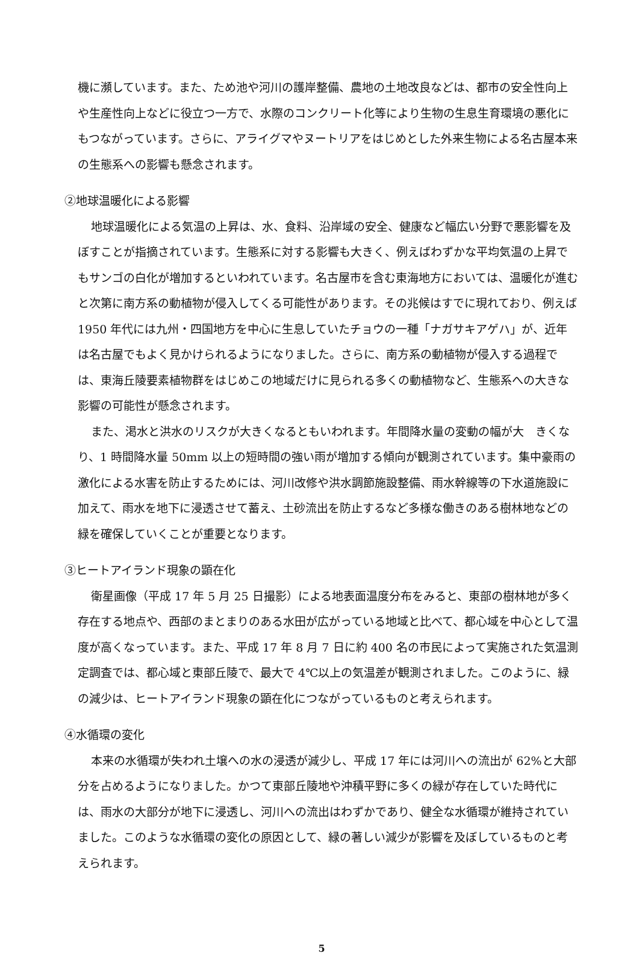機に瀕しています。また、ため池や河川の護岸整備、農地の土地改良などは、都市の安全性向上や生産性向上などに役立つ一方で、水際のコンクリート化等により生物の生息生育環境の悪化にもつながっています。さらに、アライグマやヌートリアをはじめとした外来生物による名古屋本来の生態系への影響も懸念されます。
②地球温暖化による影響
地球温暖化による気温の上昇は、水、食料、沿岸域の安全、健康など幅広い分野で悪影響を及ぼすことが指摘されています。生態系に対する影響も大きく、例えばわずかな平均気温の上昇でもサンゴの白化が増加するといわれています。名古屋市を含む東海地方においては、温暖化が進むと次第に南方系の動植物が侵入してくる可能性があります。その兆候はすでに現れており、例えば 1950 年代には九州・四国地方を中心に生息していたチョウの一種「ナガサキアゲハ」が、近年は名古屋でもよく見かけられるようになりました。さらに、南方系の動植物が侵入する過程では、東海丘陵要素植物群をはじめこの地域だけに見られる多くの動植物など、生態系への大きな影響の可能性が懸念されます。
また、渇水と洪水のリスクが大きくなるともいわれます。年間降水量の変動の幅が大　きくなり、1 時間降水量 50mm 以上の短時間の強い雨が増加する傾向が観測されています。集中豪雨の激化による水害を防止するためには、河川改修や洪水調節施設整備、雨水幹線等の下水道施設に加えて、雨水を地下に浸透させて蓄え、土砂流出を防止するなど多様な働きのある樹林地などの緑を確保していくことが重要となります。
③ヒートアイランド現象の顕在化
衛星画像（平成 17 年 5 月 25 日撮影）による地表面温度分布をみると、東部の樹林地が多く存在する地点や、西部のまとまりのある水田が広がっている地域と比べて、都心域を中心として温度が高くなっています。また、平成 17 年 8 月 7 日に約 400 名の市民によって実施された気温測定調査では、都心域と東部丘陵で、最大で 4℃以上の気温差が観測されました。このように、緑の減少は、ヒートアイランド現象の顕在化につながっているものと考えられます。
④水循環の変化
本来の水循環が失われ土壌への水の浸透が減少し、平成 17 年には河川への流出が 62%と大部分を占めるようになりました。かつて東部丘陵地や沖積平野に多くの緑が存在していた時代には、雨水の大部分が地下に浸透し、河川への流出はわずかであり、健全な水循環が維持されていました。このような水循環の変化の原因として、緑の著しい減少が影響を及ぼしているものと考えられます。
5